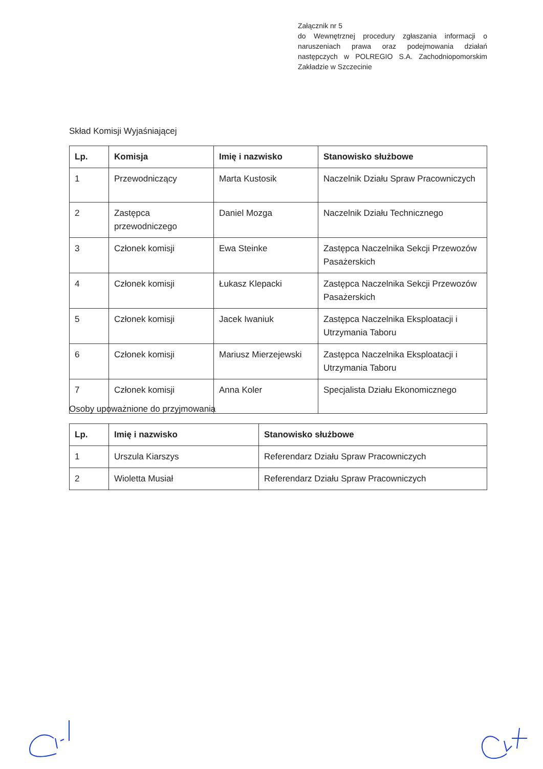Załącznik nr 5
do Wewnętrznej procedury zgłaszania informacji o naruszeniach prawa oraz podejmowania działań następczych w POLREGIO S.A. Zachodniopomorskim Zakładzie w Szczecinie
Skład Komisji Wyjaśniającej
| Lp. | Komisja | Imię i nazwisko | Stanowisko służbowe |
| --- | --- | --- | --- |
| 1 | Przewodniczący | Marta Kustosik | Naczelnik Działu Spraw Pracowniczych |
| 2 | Zastępca przewodniczego | Daniel Mozga | Naczelnik Działu Technicznego |
| 3 | Członek komisji | Ewa Steinke | Zastępca Naczelnika Sekcji Przewozów Pasażerskich |
| 4 | Członek komisji | Łukasz Klepacki | Zastępca Naczelnika Sekcji Przewozów Pasażerskich |
| 5 | Członek komisji | Jacek Iwaniuk | Zastępca Naczelnika Eksploatacji i Utrzymania Taboru |
| 6 | Członek komisji | Mariusz Mierzejewski | Zastępca Naczelnika Eksploatacji i Utrzymania Taboru |
| 7 | Członek komisji | Anna Koler | Specjalista Działu Ekonomicznego |
Osoby upoważnione do przyjmowania
| Lp. | Imię i nazwisko | Stanowisko służbowe |
| --- | --- | --- |
| 1 | Urszula Kiarszys | Referendarz Działu Spraw Pracowniczych |
| 2 | Wioletta Musiał | Referendarz Działu Spraw Pracowniczych |